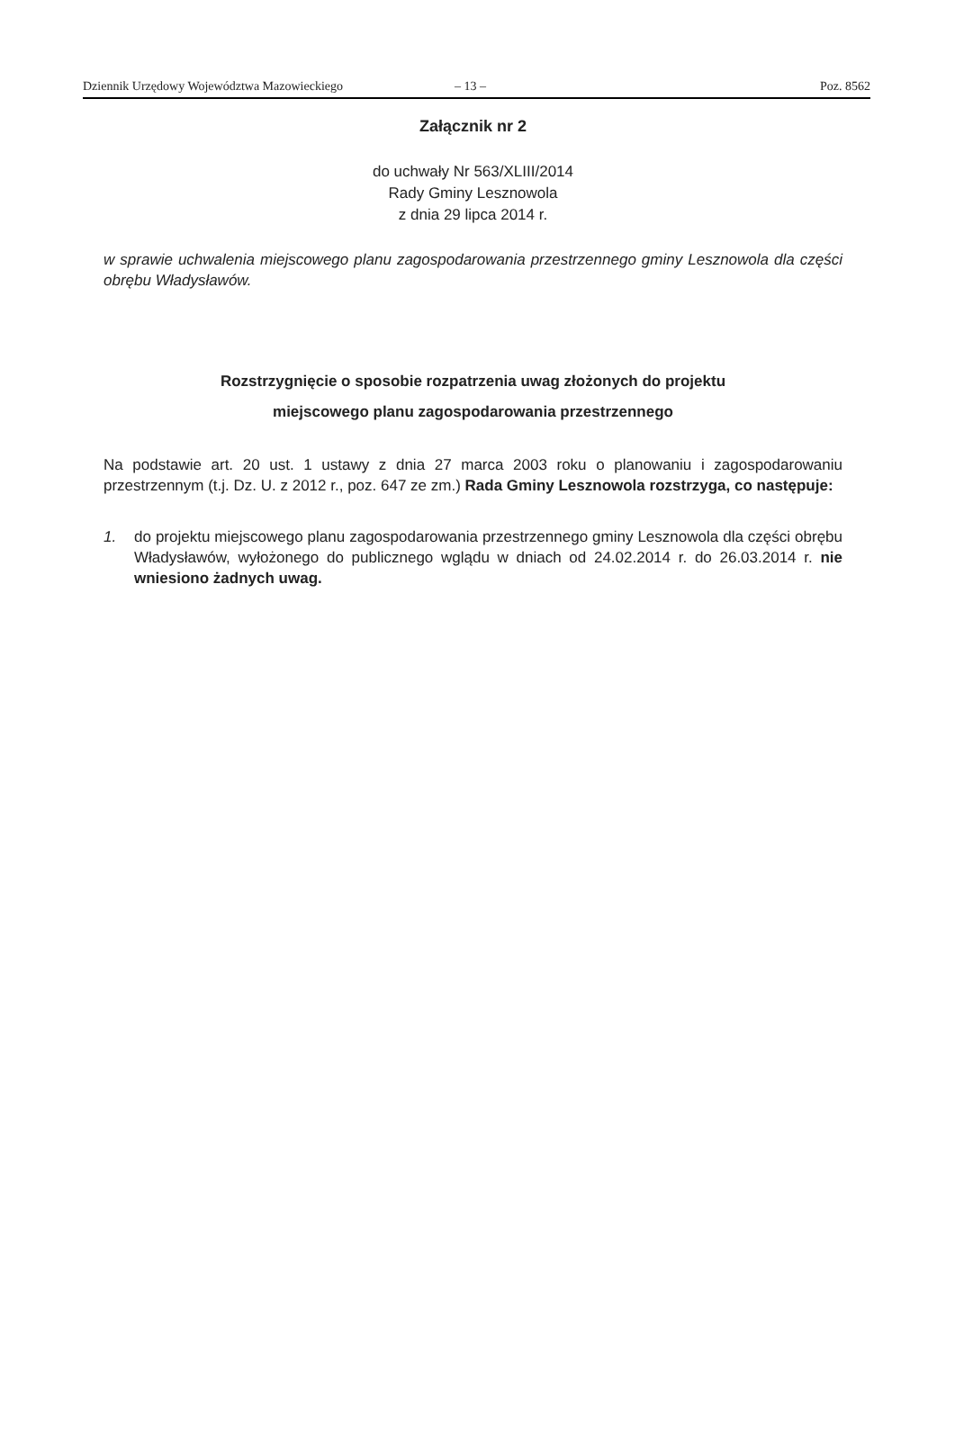Dziennik Urzędowy Województwa Mazowieckiego – 13 – Poz. 8562
Załącznik nr 2
do uchwały Nr 563/XLIII/2014
Rady Gminy Lesznowola
z dnia 29 lipca 2014 r.
w sprawie uchwalenia miejscowego planu zagospodarowania przestrzennego gminy Lesznowola dla części obrębu Władysławów.
Rozstrzygnięcie o sposobie rozpatrzenia uwag złożonych do projektu
miejscowego planu zagospodarowania przestrzennego
Na podstawie art. 20 ust. 1 ustawy z dnia 27 marca 2003 roku o planowaniu i zagospodarowaniu przestrzennym (t.j. Dz. U. z 2012 r., poz. 647 ze zm.) Rada Gminy Lesznowola rozstrzyga, co następuje:
1. do projektu miejscowego planu zagospodarowania przestrzennego gminy Lesznowola dla części obrębu Władysławów, wyłożonego do publicznego wglądu w dniach od 24.02.2014 r. do 26.03.2014 r. nie wniesiono żadnych uwag.